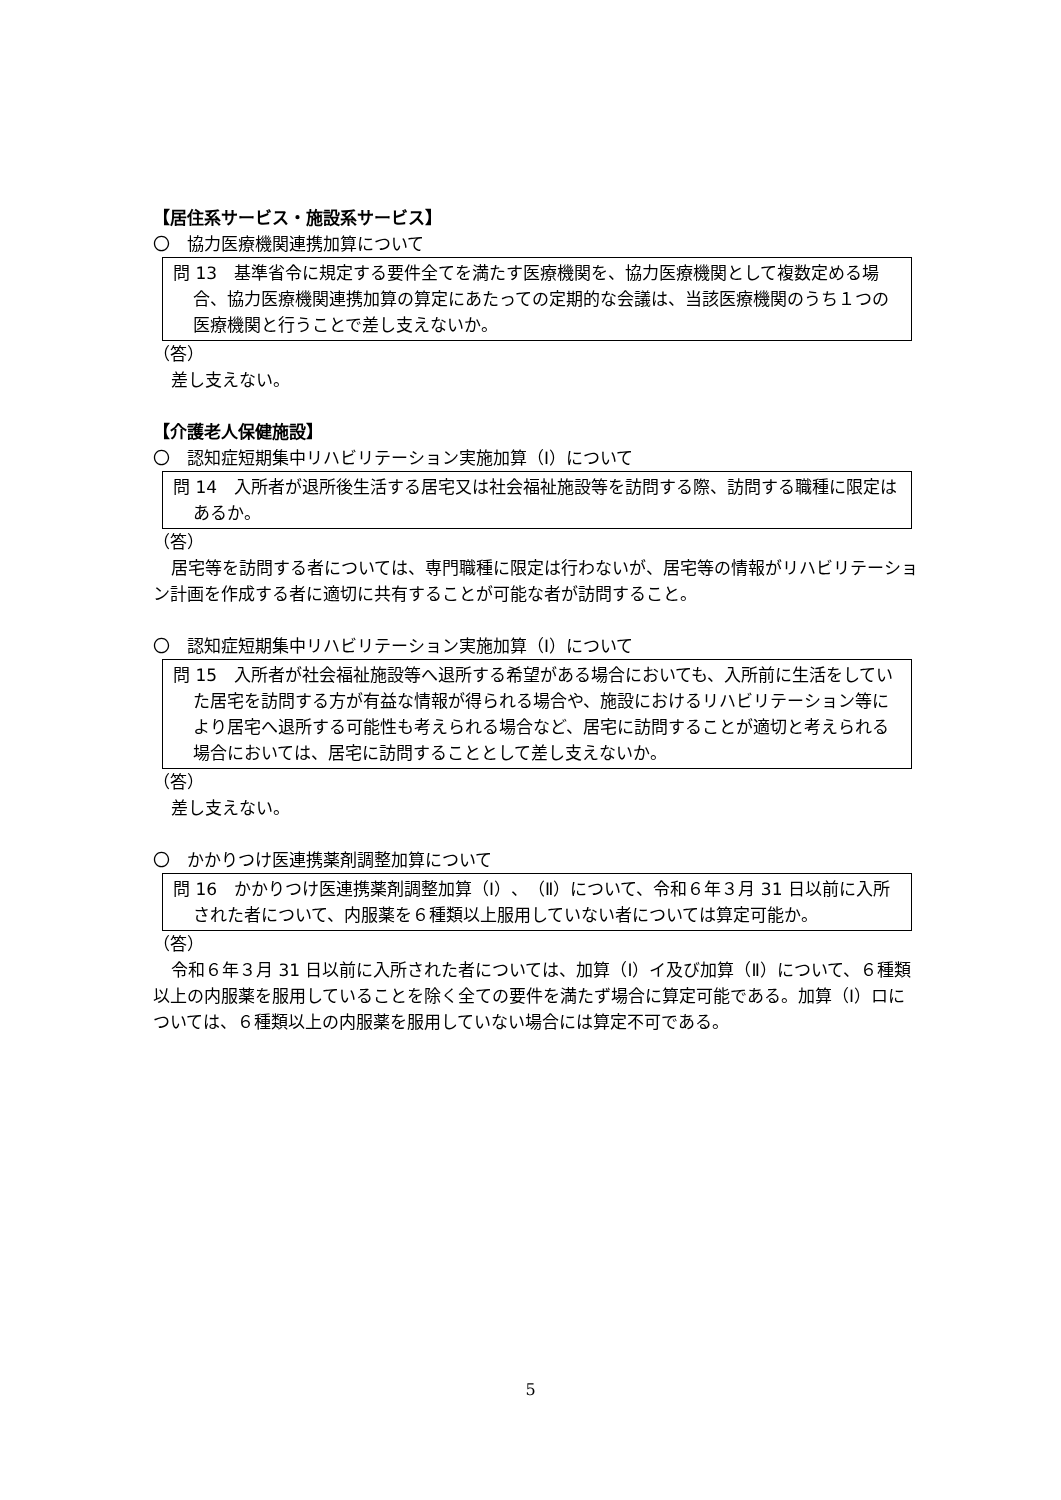【居住系サービス・施設系サービス】
〇　協力医療機関連携加算について
問 13　基準省令に規定する要件全てを満たす医療機関を、協力医療機関として複数定める場合、協力医療機関連携加算の算定にあたっての定期的な会議は、当該医療機関のうち１つの医療機関と行うことで差し支えないか。
（答）
差し支えない。
【介護老人保健施設】
〇　認知症短期集中リハビリテーション実施加算（Ⅰ）について
問 14　入所者が退所後生活する居宅又は社会福祉施設等を訪問する際、訪問する職種に限定はあるか。
（答）
居宅等を訪問する者については、専門職種に限定は行わないが、居宅等の情報がリハビリテーション計画を作成する者に適切に共有することが可能な者が訪問すること。
〇　認知症短期集中リハビリテーション実施加算（Ⅰ）について
問 15　入所者が社会福祉施設等へ退所する希望がある場合においても、入所前に生活をしていた居宅を訪問する方が有益な情報が得られる場合や、施設におけるリハビリテーション等により居宅へ退所する可能性も考えられる場合など、居宅に訪問することが適切と考えられる場合においては、居宅に訪問することとして差し支えないか。
（答）
差し支えない。
〇　かかりつけ医連携薬剤調整加算について
問 16　かかりつけ医連携薬剤調整加算（Ⅰ）、（Ⅱ）について、令和６年３月 31 日以前に入所された者について、内服薬を６種類以上服用していない者については算定可能か。
（答）
令和６年３月 31 日以前に入所された者については、加算（Ⅰ）イ及び加算（Ⅱ）について、６種類以上の内服薬を服用していることを除く全ての要件を満たず場合に算定可能である。加算（Ⅰ）ロについては、６種類以上の内服薬を服用していない場合には算定不可である。
5